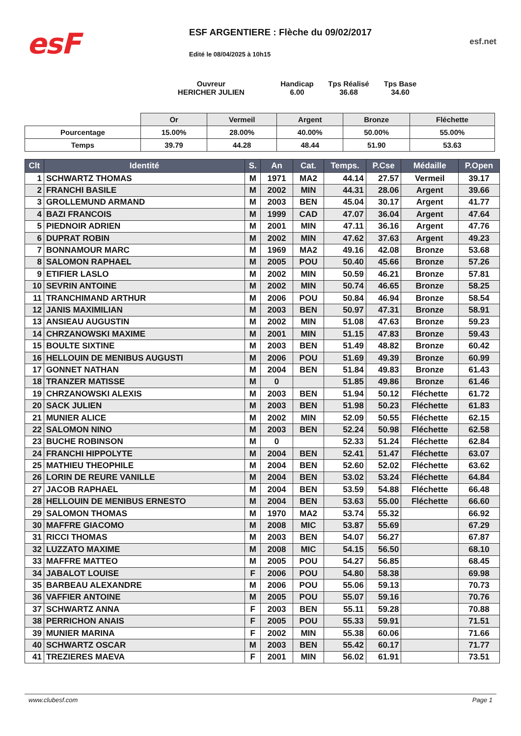esF
ESF ARGENTIERE : Flèche du 09/02/2017
Edité le 08/04/2025 à 10h15
esf.net
Ouvreur
HERICHER JULIEN
Handicap
6.00
Tps Réalisé
36.68
Tps Base
34.60
| | Or | Vermeil | Argent | Bronze | Fléchette |
| Pourcentage | 15.00% | 28.00% | 40.00% | 50.00% | 55.00% |
| Temps | 39.79 | 44.28 | 48.44 | 51.90 | 53.63 |
| Clt | Identité | S. | An | Cat. | Temps. | P.Cse | Médaille | P.Open |
| --- | --- | --- | --- | --- | --- | --- | --- | --- |
| 1 | SCHWARTZ THOMAS | M | 1971 | MA2 | 44.14 | 27.57 | Vermeil | 39.17 |
| 2 | FRANCHI BASILE | M | 2002 | MIN | 44.31 | 28.06 | Argent | 39.66 |
| 3 | GROLLEMUND ARMAND | M | 2003 | BEN | 45.04 | 30.17 | Argent | 41.77 |
| 4 | BAZI FRANCOIS | M | 1999 | CAD | 47.07 | 36.04 | Argent | 47.64 |
| 5 | PIEDNOIR ADRIEN | M | 2001 | MIN | 47.11 | 36.16 | Argent | 47.76 |
| 6 | DUPRAT ROBIN | M | 2002 | MIN | 47.62 | 37.63 | Argent | 49.23 |
| 7 | BONNAMOUR MARC | M | 1969 | MA2 | 49.16 | 42.08 | Bronze | 53.68 |
| 8 | SALOMON RAPHAEL | M | 2005 | POU | 50.40 | 45.66 | Bronze | 57.26 |
| 9 | ETIFIER LASLO | M | 2002 | MIN | 50.59 | 46.21 | Bronze | 57.81 |
| 10 | SEVRIN ANTOINE | M | 2002 | MIN | 50.74 | 46.65 | Bronze | 58.25 |
| 11 | TRANCHIMAND ARTHUR | M | 2006 | POU | 50.84 | 46.94 | Bronze | 58.54 |
| 12 | JANIS MAXIMILIAN | M | 2003 | BEN | 50.97 | 47.31 | Bronze | 58.91 |
| 13 | ANSIEAU AUGUSTIN | M | 2002 | MIN | 51.08 | 47.63 | Bronze | 59.23 |
| 14 | CHRZANOWSKI MAXIME | M | 2001 | MIN | 51.15 | 47.83 | Bronze | 59.43 |
| 15 | BOULTE SIXTINE | M | 2003 | BEN | 51.49 | 48.82 | Bronze | 60.42 |
| 16 | HELLOUIN DE MENIBUS AUGUSTI | M | 2006 | POU | 51.69 | 49.39 | Bronze | 60.99 |
| 17 | GONNET NATHAN | M | 2004 | BEN | 51.84 | 49.83 | Bronze | 61.43 |
| 18 | TRANZER MATISSE | M | 0 | | 51.85 | 49.86 | Bronze | 61.46 |
| 19 | CHRZANOWSKI ALEXIS | M | 2003 | BEN | 51.94 | 50.12 | Fléchette | 61.72 |
| 20 | SACK JULIEN | M | 2003 | BEN | 51.98 | 50.23 | Fléchette | 61.83 |
| 21 | MUNIER ALICE | M | 2002 | MIN | 52.09 | 50.55 | Fléchette | 62.15 |
| 22 | SALOMON NINO | M | 2003 | BEN | 52.24 | 50.98 | Fléchette | 62.58 |
| 23 | BUCHE ROBINSON | M | 0 | | 52.33 | 51.24 | Fléchette | 62.84 |
| 24 | FRANCHI HIPPOLYTE | M | 2004 | BEN | 52.41 | 51.47 | Fléchette | 63.07 |
| 25 | MATHIEU THEOPHILE | M | 2004 | BEN | 52.60 | 52.02 | Fléchette | 63.62 |
| 26 | LORIN DE REURE VANILLE | M | 2004 | BEN | 53.02 | 53.24 | Fléchette | 64.84 |
| 27 | JACOB RAPHAEL | M | 2004 | BEN | 53.59 | 54.88 | Fléchette | 66.48 |
| 28 | HELLOUIN DE MENIBUS ERNESTO | M | 2004 | BEN | 53.63 | 55.00 | Fléchette | 66.60 |
| 29 | SALOMON THOMAS | M | 1970 | MA2 | 53.74 | 55.32 | | 66.92 |
| 30 | MAFFRE GIACOMO | M | 2008 | MIC | 53.87 | 55.69 | | 67.29 |
| 31 | RICCI THOMAS | M | 2003 | BEN | 54.07 | 56.27 | | 67.87 |
| 32 | LUZZATO MAXIME | M | 2008 | MIC | 54.15 | 56.50 | | 68.10 |
| 33 | MAFFRE MATTEO | M | 2005 | POU | 54.27 | 56.85 | | 68.45 |
| 34 | JABALOT LOUISE | F | 2006 | POU | 54.80 | 58.38 | | 69.98 |
| 35 | BARBEAU ALEXANDRE | M | 2006 | POU | 55.06 | 59.13 | | 70.73 |
| 36 | VAFFIER ANTOINE | M | 2005 | POU | 55.07 | 59.16 | | 70.76 |
| 37 | SCHWARTZ ANNA | F | 2003 | BEN | 55.11 | 59.28 | | 70.88 |
| 38 | PERRICHON ANAIS | F | 2005 | POU | 55.33 | 59.91 | | 71.51 |
| 39 | MUNIER MARINA | F | 2002 | MIN | 55.38 | 60.06 | | 71.66 |
| 40 | SCHWARTZ OSCAR | M | 2003 | BEN | 55.42 | 60.17 | | 71.77 |
| 41 | TREZIERES MAEVA | F | 2001 | MIN | 56.02 | 61.91 | | 73.51 |
www.clubesf.com Page 1